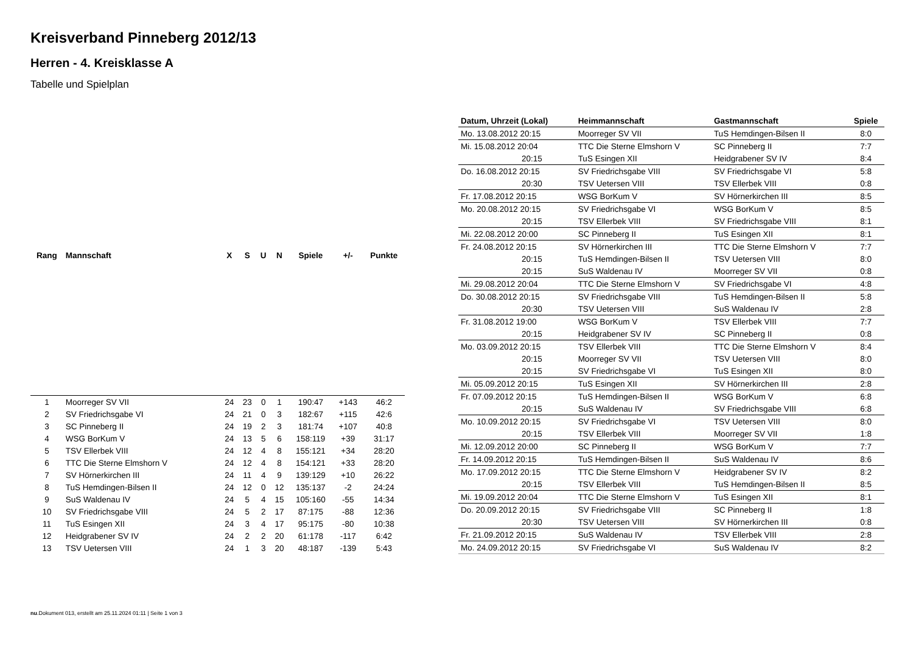Kreisverband Pinneberg 2012/13
Herren - 4. Kreisklasse A
Tabelle und Spielplan
| Rang | Mannschaft | X | S | U | N | Spiele | +/- | Punkte |
| --- | --- | --- | --- | --- | --- | --- | --- | --- |
| 1 | Moorreger SV VII | 24 | 23 | 0 | 1 | 190:47 | +143 | 46:2 |
| 2 | SV Friedrichsgabe VI | 24 | 21 | 0 | 3 | 182:67 | +115 | 42:6 |
| 3 | SC Pinneberg II | 24 | 19 | 2 | 3 | 181:74 | +107 | 40:8 |
| 4 | WSG BorKum V | 24 | 13 | 5 | 6 | 158:119 | +39 | 31:17 |
| 5 | TSV Ellerbek VIII | 24 | 12 | 4 | 8 | 155:121 | +34 | 28:20 |
| 6 | TTC Die Sterne Elmshorn V | 24 | 12 | 4 | 8 | 154:121 | +33 | 28:20 |
| 7 | SV Hörnerkirchen III | 24 | 11 | 4 | 9 | 139:129 | +10 | 26:22 |
| 8 | TuS Hemdingen-Bilsen II | 24 | 12 | 0 | 12 | 135:137 | -2 | 24:24 |
| 9 | SuS Waldenau IV | 24 | 5 | 4 | 15 | 105:160 | -55 | 14:34 |
| 10 | SV Friedrichsgabe VIII | 24 | 5 | 2 | 17 | 87:175 | -88 | 12:36 |
| 11 | TuS Esingen XII | 24 | 3 | 4 | 17 | 95:175 | -80 | 10:38 |
| 12 | Heidgrabener SV IV | 24 | 2 | 2 | 20 | 61:178 | -117 | 6:42 |
| 13 | TSV Uetersen VIII | 24 | 1 | 3 | 20 | 48:187 | -139 | 5:43 |
| Datum, Uhrzeit (Lokal) | Heimmannschaft | Gastmannschaft | Spiele |
| --- | --- | --- | --- |
| Mo. 13.08.2012 20:15 | Moorreger SV VII | TuS Hemdingen-Bilsen II | 8:0 |
| Mi. 15.08.2012 20:04 | TTC Die Sterne Elmshorn V | SC Pinneberg II | 7:7 |
| 20:15 | TuS Esingen XII | Heidgrabener SV IV | 8:4 |
| Do. 16.08.2012 20:15 | SV Friedrichsgabe VIII | SV Friedrichsgabe VI | 5:8 |
| 20:30 | TSV Uetersen VIII | TSV Ellerbek VIII | 0:8 |
| Fr. 17.08.2012 20:15 | WSG BorKum V | SV Hörnerkirchen III | 8:5 |
| Mo. 20.08.2012 20:15 | SV Friedrichsgabe VI | WSG BorKum V | 8:5 |
| 20:15 | TSV Ellerbek VIII | SV Friedrichsgabe VIII | 8:1 |
| Mi. 22.08.2012 20:00 | SC Pinneberg II | TuS Esingen XII | 8:1 |
| Fr. 24.08.2012 20:15 | SV Hörnerkirchen III | TTC Die Sterne Elmshorn V | 7:7 |
| 20:15 | TuS Hemdingen-Bilsen II | TSV Uetersen VIII | 8:0 |
| 20:15 | SuS Waldenau IV | Moorreger SV VII | 0:8 |
| Mi. 29.08.2012 20:04 | TTC Die Sterne Elmshorn V | SV Friedrichsgabe VI | 4:8 |
| Do. 30.08.2012 20:15 | SV Friedrichsgabe VIII | TuS Hemdingen-Bilsen II | 5:8 |
| 20:30 | TSV Uetersen VIII | SuS Waldenau IV | 2:8 |
| Fr. 31.08.2012 19:00 | WSG BorKum V | TSV Ellerbek VIII | 7:7 |
| 20:15 | Heidgrabener SV IV | SC Pinneberg II | 0:8 |
| Mo. 03.09.2012 20:15 | TSV Ellerbek VIII | TTC Die Sterne Elmshorn V | 8:4 |
| 20:15 | Moorreger SV VII | TSV Uetersen VIII | 8:0 |
| 20:15 | SV Friedrichsgabe VI | TuS Esingen XII | 8:0 |
| Mi. 05.09.2012 20:15 | TuS Esingen XII | SV Hörnerkirchen III | 2:8 |
| Fr. 07.09.2012 20:15 | TuS Hemdingen-Bilsen II | WSG BorKum V | 6:8 |
| 20:15 | SuS Waldenau IV | SV Friedrichsgabe VIII | 6:8 |
| Mo. 10.09.2012 20:15 | SV Friedrichsgabe VI | TSV Uetersen VIII | 8:0 |
| 20:15 | TSV Ellerbek VIII | Moorreger SV VII | 1:8 |
| Mi. 12.09.2012 20:00 | SC Pinneberg II | WSG BorKum V | 7:7 |
| Fr. 14.09.2012 20:15 | TuS Hemdingen-Bilsen II | SuS Waldenau IV | 8:6 |
| Mo. 17.09.2012 20:15 | TTC Die Sterne Elmshorn V | Heidgrabener SV IV | 8:2 |
| 20:15 | TSV Ellerbek VIII | TuS Hemdingen-Bilsen II | 8:5 |
| Mi. 19.09.2012 20:04 | TTC Die Sterne Elmshorn V | TuS Esingen XII | 8:1 |
| Do. 20.09.2012 20:15 | SV Friedrichsgabe VIII | SC Pinneberg II | 1:8 |
| 20:30 | TSV Uetersen VIII | SV Hörnerkirchen III | 0:8 |
| Fr. 21.09.2012 20:15 | SuS Waldenau IV | TSV Ellerbek VIII | 2:8 |
| Mo. 24.09.2012 20:15 | SV Friedrichsgabe VI | SuS Waldenau IV | 8:2 |
nu.Dokument 013, erstellt am 25.11.2024 01:11 | Seite 1 von 3